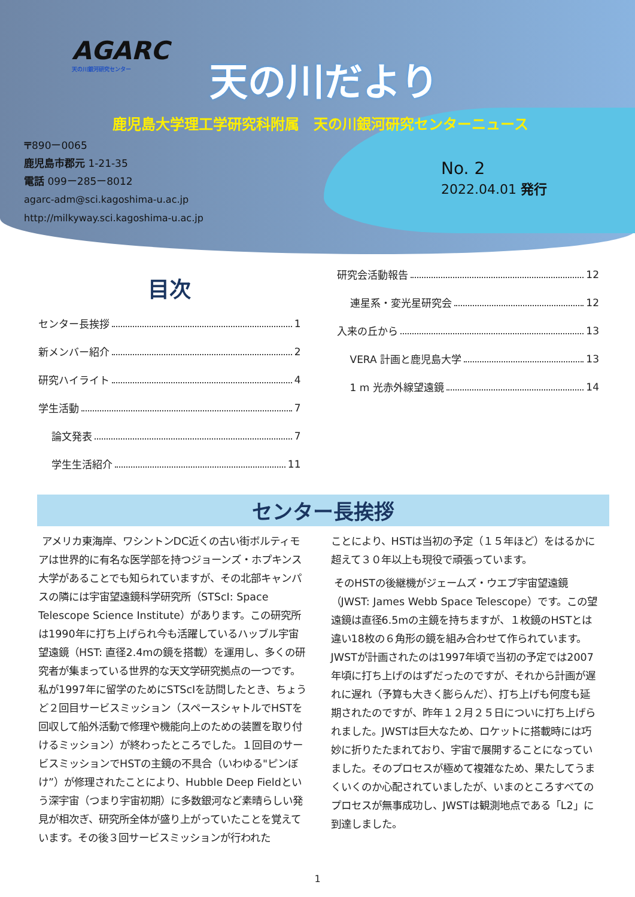AGARC
天の川銀河研究センター
天の川だより
鹿児島大学理工学研究科附属　天の川銀河研究センターニュース
〒890ー0065
鹿児島市郡元 1-21-35
電話 099ー285ー8012
agarc-adm@sci.kagoshima-u.ac.jp
http://milkyway.sci.kagoshima-u.ac.jp
No. 2
2022.04.01 発行
目次
センター長挨拶 1
新メンバー紹介 2
研究ハイライト 4
学生活動 7
論文発表 7
学生生活紹介 11
研究会活動報告 12
連星系・変光星研究会 12
入来の丘から 13
VERA 計画と鹿児島大学 13
1 m 光赤外線望遠鏡 14
センター長挨拶
アメリカ東海岸、ワシントンDC近くの古い街ボルティモアは世界的に有名な医学部を持つジョーンズ・ホプキンス大学があることでも知られていますが、その北部キャンパスの隣には宇宙望遠鏡科学研究所（STScI: Space Telescope Science Institute）があります。この研究所は1990年に打ち上げられ今も活躍しているハッブル宇宙望遠鏡（HST: 直径2.4mの鏡を搭載）を運用し、多くの研究者が集まっている世界的な天文学研究拠点の一つです。私が1997年に留学のためにSTScIを訪問したとき、ちょうど２回目サービスミッション（スペースシャトルでHSTを回収して船外活動で修理や機能向上のための装置を取り付けるミッション）が終わったところでした。１回目のサービスミッションでHSTの主鏡の不具合（いわゆる"ピンぼけ”）が修理されたことにより、Hubble Deep Fieldという深宇宙（つまり宇宙初期）に多数銀河など素晴らしい発見が相次ぎ、研究所全体が盛り上がっていたことを覚えています。その後３回サービスミッションが行われた
ことにより、HSTは当初の予定（１５年ほど）をはるかに超えて３０年以上も現役で頑張っています。
そのHSTの後継機がジェームズ・ウエブ宇宙望遠鏡（JWST: James Webb Space Telescope）です。この望遠鏡は直径6.5mの主鏡を持ちますが、１枚鏡のHSTとは違い18枚の６角形の鏡を組み合わせて作られています。JWSTが計画されたのは1997年頃で当初の予定では2007年頃に打ち上げのはずだったのですが、それから計画が遅れに遅れ（予算も大きく膨らんだ）、打ち上げも何度も延期されたのですが、昨年１２月２５日についに打ち上げられました。JWSTは巨大なため、ロケットに搭載時には巧妙に折りたたまれており、宇宙で展開することになっていました。そのプロセスが極めて複雑なため、果たしてうまくいくのか心配されていましたが、いまのところすべてのプロセスが無事成功し、JWSTは観測地点である「L2」に到達しました。
1